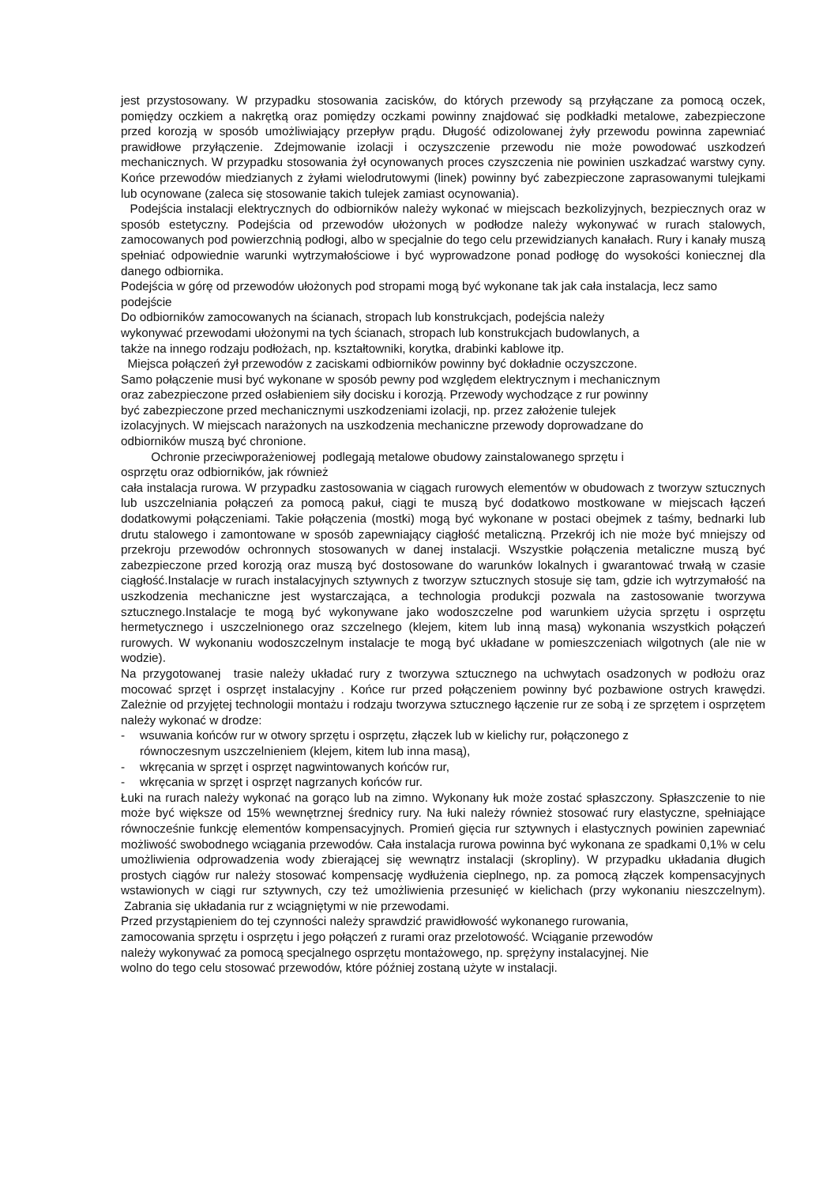jest przystosowany. W przypadku stosowania zacisków, do których przewody są przyłączane za pomocą oczek, pomiędzy oczkiem a nakrętką oraz pomiędzy oczkami powinny znajdować się podkładki metalowe, zabezpieczone przed korozją w sposób umożliwiający przepływ prądu. Długość odizolowanej żyły przewodu powinna zapewniać prawidłowe przyłączenie. Zdejmowanie izolacji i oczyszczenie przewodu nie może powodować uszkodzeń mechanicznych. W przypadku stosowania żył ocynowanych proces czyszczenia nie powinien uszkadzać warstwy cyny. Końce przewodów miedzianych z żyłami wielodrutowymi (linek) powinny być zabezpieczone zaprasowanymi tulejkami lub ocynowane (zaleca się stosowanie takich tulejek zamiast ocynowania).
Podejścia instalacji elektrycznych do odbiorników należy wykonać w miejscach bezkolizyjnych, bezpiecznych oraz w sposób estetyczny. Podejścia od przewodów ułożonych w podłodze należy wykonywać w rurach stalowych, zamocowanych pod powierzchnią podłogi, albo w specjalnie do tego celu przewidzianych kanałach. Rury i kanały muszą spełniać odpowiednie warunki wytrzymałościowe i być wyprowadzone ponad podłogę do wysokości koniecznej dla danego odbiornika.
Podejścia w górę od przewodów ułożonych pod stropami mogą być wykonane tak jak cała instalacja, lecz samo podejście
Do odbiorników zamocowanych na ścianach, stropach lub konstrukcjach, podejścia należy
wykonywać przewodami ułożonymi na tych ścianach, stropach lub konstrukcjach budowlanych, a
także na innego rodzaju podłożach, np. kształtowniki, korytka, drabinki kablowe itp.
Miejsca połączeń żył przewodów z zaciskami odbiorników powinny być dokładnie oczyszczone.
Samo połączenie musi być wykonane w sposób pewny pod względem elektrycznym i mechanicznym
oraz zabezpieczone przed osłabieniem siły docisku i korozją. Przewody wychodzące z rur powinny
być zabezpieczone przed mechanicznymi uszkodzeniami izolacji, np. przez założenie tulejek
izolacyjnych. W miejscach narażonych na uszkodzenia mechaniczne przewody doprowadzane do
odbiorników muszą być chronione.
Ochronie przeciwporażeniowej podlegają metalowe obudowy zainstalowanego sprzętu i
osprzętu oraz odbiorników, jak również
cała instalacja rurowa. W przypadku zastosowania w ciągach rurowych elementów w obudowach z tworzyw sztucznych lub uszczelniania połączeń za pomocą pakuł, ciągi te muszą być dodatkowo mostkowane w miejscach łączeń dodatkowymi połączeniami. Takie połączenia (mostki) mogą być wykonane w postaci obejmek z taśmy, bednarki lub drutu stalowego i zamontowane w sposób zapewniający ciągłość metaliczną. Przekrój ich nie może być mniejszy od przekroju przewodów ochronnych stosowanych w danej instalacji. Wszystkie połączenia metaliczne muszą być zabezpieczone przed korozją oraz muszą być dostosowane do warunków lokalnych i gwarantować trwałą w czasie ciągłość.Instalacje w rurach instalacyjnych sztywnych z tworzyw sztucznych stosuje się tam, gdzie ich wytrzymałość na uszkodzenia mechaniczne jest wystarczająca, a technologia produkcji pozwala na zastosowanie tworzywa sztucznego.Instalacje te mogą być wykonywane jako wodoszczelne pod warunkiem użycia sprzętu i osprzętu hermetycznego i uszczelnionego oraz szczelnego (klejem, kitem lub inną masą) wykonania wszystkich połączeń rurowych. W wykonaniu wodoszczelnym instalacje te mogą być układane w pomieszczeniach wilgotnych (ale nie w wodzie).
Na przygotowanej trasie należy układać rury z tworzywa sztucznego na uchwytach osadzonych w podłożu oraz mocować sprzęt i osprzęt instalacyjny . Końce rur przed połączeniem powinny być pozbawione ostrych krawędzi. Zależnie od przyjętej technologii montażu i rodzaju tworzywa sztucznego łączenie rur ze sobą i ze sprzętem i osprzętem należy wykonać w drodze:
- wsuwania końców rur w otwory sprzętu i osprzętu, złączek lub w kielichy rur, połączonego z
równoczesnym uszczelnieniem (klejem, kitem lub inna masą),
- wkręcania w sprzęt i osprzęt nagwintowanych końców rur,
- wkręcania w sprzęt i osprzęt nagrzanych końców rur.
Łuki na rurach należy wykonać na gorąco lub na zimno. Wykonany łuk może zostać spłaszczony. Spłaszczenie to nie może być większe od 15% wewnętrznej średnicy rury. Na łuki należy również stosować rury elastyczne, spełniające równocześnie funkcję elementów kompensacyjnych. Promień gięcia rur sztywnych i elastycznych powinien zapewniać możliwość swobodnego wciągania przewodów. Cała instalacja rurowa powinna być wykonana ze spadkami 0,1% w celu umożliwienia odprowadzenia wody zbierającej się wewnątrz instalacji (skropliny). W przypadku układania długich prostych ciągów rur należy stosować kompensację wydłużenia cieplnego, np. za pomocą złączek kompensacyjnych wstawionych w ciągi rur sztywnych, czy też umożliwienia przesunięć w kielichach (przy wykonaniu nieszczelnym). Zabrania się układania rur z wciągniętymi w nie przewodami.
Przed przystąpieniem do tej czynności należy sprawdzić prawidłowość wykonanego rurowania,
zamocowania sprzętu i osprzętu i jego połączeń z rurami oraz przelotowość. Wciąganie przewodów
należy wykonywać za pomocą specjalnego osprzętu montażowego, np. sprężyny instalacyjnej. Nie
wolno do tego celu stosować przewodów, które później zostaną użyte w instalacji.